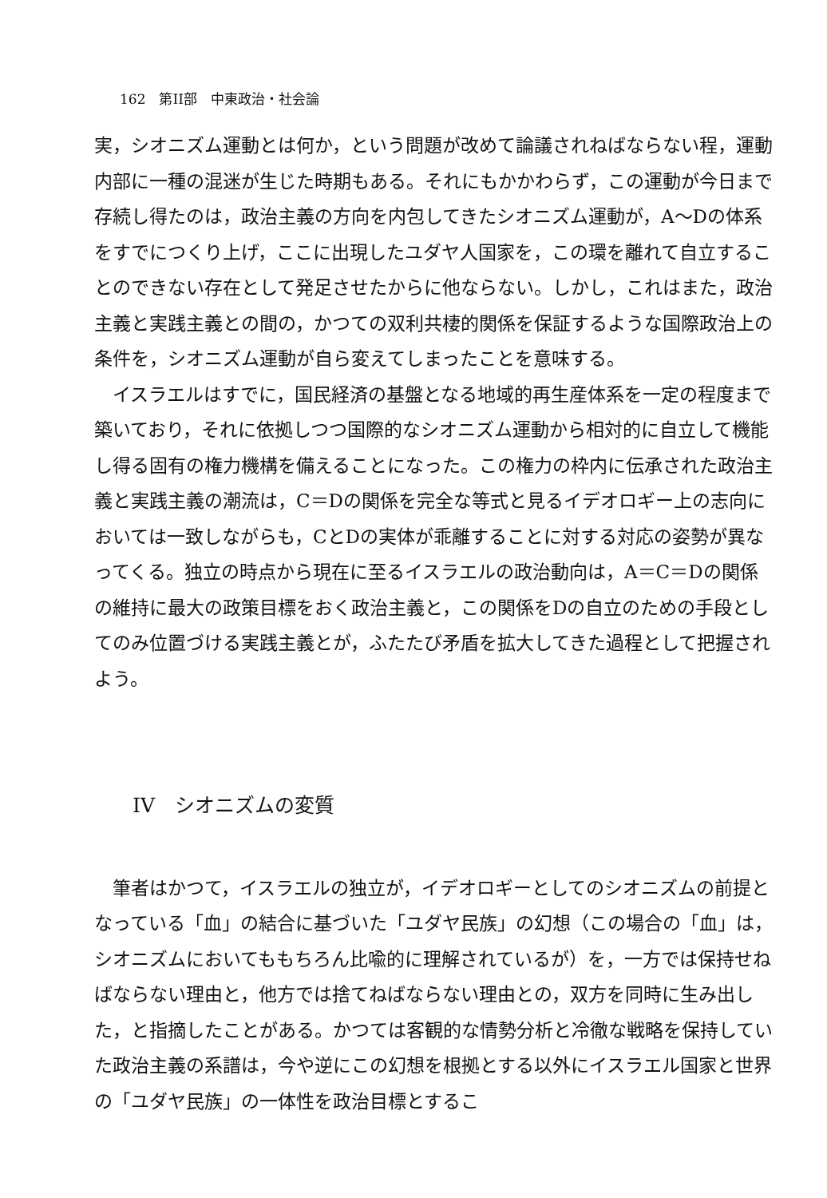162　第II部　中東政治・社会論
実，シオニズム運動とは何か，という問題が改めて論議されねばならない程，運動内部に一種の混迷が生じた時期もある。それにもかかわらず，この運動が今日まで存続し得たのは，政治主義の方向を内包してきたシオニズム運動が，A～Dの体系をすでにつくり上げ，ここに出現したユダヤ人国家を，この環を離れて自立することのできない存在として発足させたからに他ならない。しかし，これはまた，政治主義と実践主義との間の，かつての双利共棲的関係を保証するような国際政治上の条件を，シオニズム運動が自ら変えてしまったことを意味する。
イスラエルはすでに，国民経済の基盤となる地域的再生産体系を一定の程度まで築いており，それに依拠しつつ国際的なシオニズム運動から相対的に自立して機能し得る固有の権力機構を備えることになった。この権力の枠内に伝承された政治主義と実践主義の潮流は，C＝Dの関係を完全な等式と見るイデオロギー上の志向においては一致しながらも，CとDの実体が乖離することに対する対応の姿勢が異なってくる。独立の時点から現在に至るイスラエルの政治動向は，A＝C＝Dの関係の維持に最大の政策目標をおく政治主義と，この関係をDの自立のための手段としてのみ位置づける実践主義とが，ふたたび矛盾を拡大してきた過程として把握されよう。
IV　シオニズムの変質
筆者はかつて，イスラエルの独立が，イデオロギーとしてのシオニズムの前提となっている「血」の結合に基づいた「ユダヤ民族」の幻想（この場合の「血」は，シオニズムにおいてももちろん比喩的に理解されているが）を，一方では保持せねばならない理由と，他方では捨てねばならない理由との，双方を同時に生み出した，と指摘したことがある。かつては客観的な情勢分析と冷徹な戦略を保持していた政治主義の系譜は，今や逆にこの幻想を根拠とする以外にイスラエル国家と世界の「ユダヤ民族」の一体性を政治目標とするこ